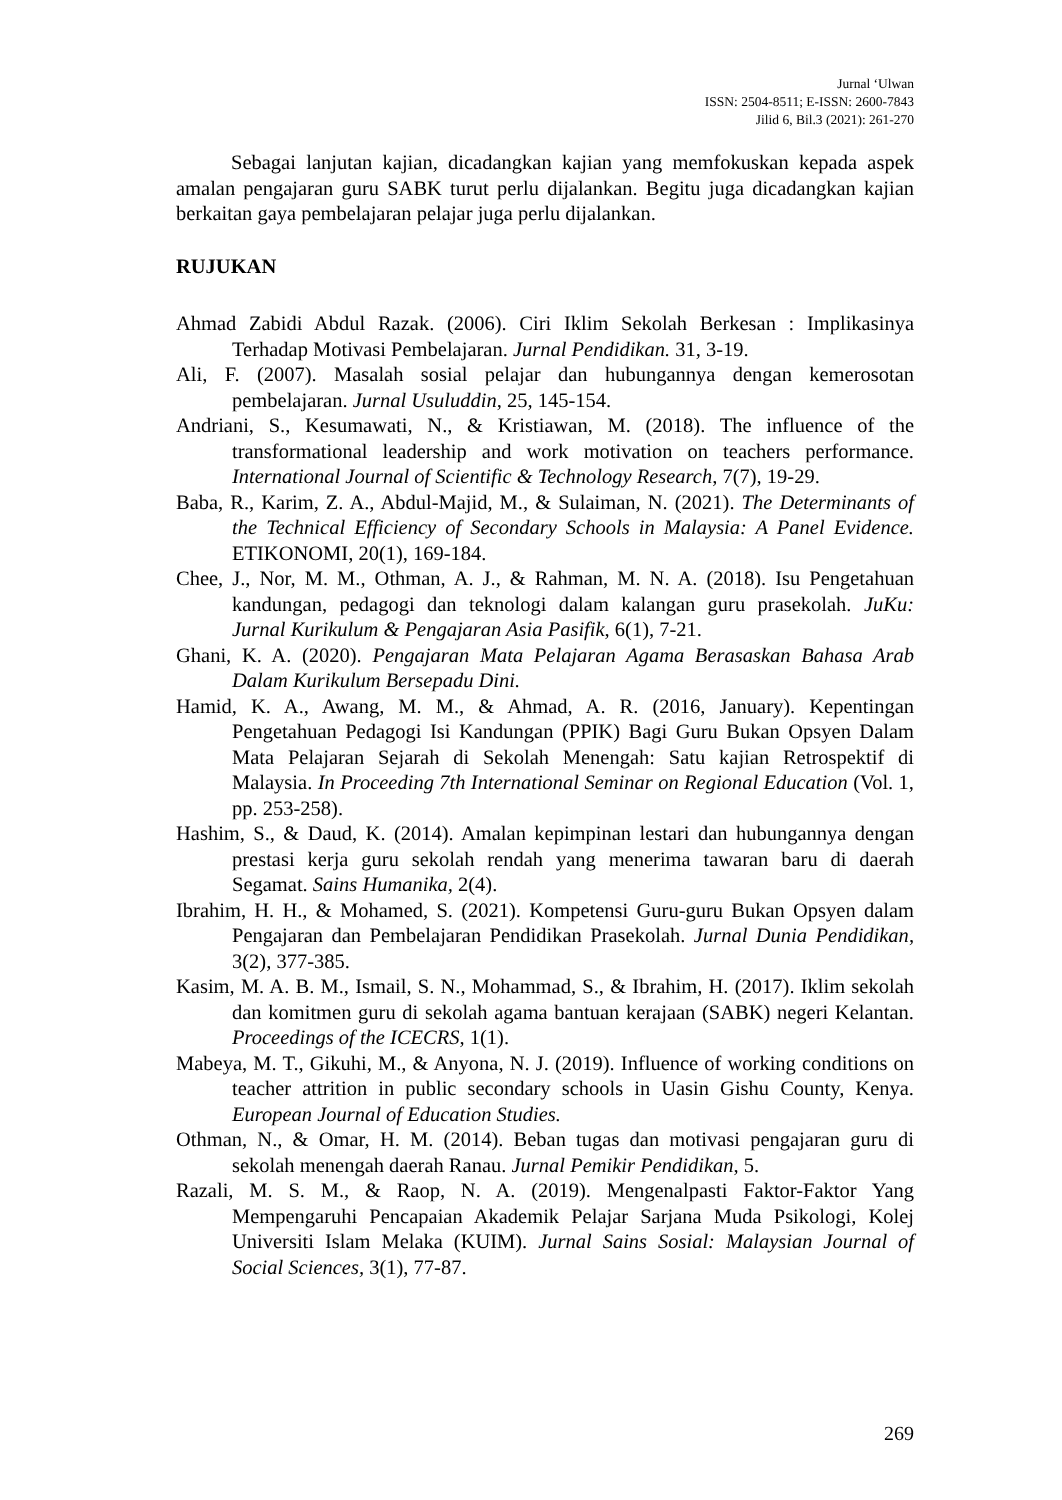Jurnal ‘Ulwan
ISSN: 2504-8511; E-ISSN: 2600-7843
Jilid 6, Bil.3 (2021): 261-270
Sebagai lanjutan kajian, dicadangkan kajian yang memfokuskan kepada aspek amalan pengajaran guru SABK turut perlu dijalankan. Begitu juga dicadangkan kajian berkaitan gaya pembelajaran pelajar juga perlu dijalankan.
RUJUKAN
Ahmad Zabidi Abdul Razak. (2006). Ciri Iklim Sekolah Berkesan : Implikasinya Terhadap Motivasi Pembelajaran. Jurnal Pendidikan. 31, 3-19.
Ali, F. (2007). Masalah sosial pelajar dan hubungannya dengan kemerosotan pembelajaran. Jurnal Usuluddin, 25, 145-154.
Andriani, S., Kesumawati, N., & Kristiawan, M. (2018). The influence of the transformational leadership and work motivation on teachers performance. International Journal of Scientific & Technology Research, 7(7), 19-29.
Baba, R., Karim, Z. A., Abdul-Majid, M., & Sulaiman, N. (2021). The Determinants of the Technical Efficiency of Secondary Schools in Malaysia: A Panel Evidence. ETIKONOMI, 20(1), 169-184.
Chee, J., Nor, M. M., Othman, A. J., & Rahman, M. N. A. (2018). Isu Pengetahuan kandungan, pedagogi dan teknologi dalam kalangan guru prasekolah. JuKu: Jurnal Kurikulum & Pengajaran Asia Pasifik, 6(1), 7-21.
Ghani, K. A. (2020). Pengajaran Mata Pelajaran Agama Berasaskan Bahasa Arab Dalam Kurikulum Bersepadu Dini.
Hamid, K. A., Awang, M. M., & Ahmad, A. R. (2016, January). Kepentingan Pengetahuan Pedagogi Isi Kandungan (PPIK) Bagi Guru Bukan Opsyen Dalam Mata Pelajaran Sejarah di Sekolah Menengah: Satu kajian Retrospektif di Malaysia. In Proceeding 7th International Seminar on Regional Education (Vol. 1, pp. 253-258).
Hashim, S., & Daud, K. (2014). Amalan kepimpinan lestari dan hubungannya dengan prestasi kerja guru sekolah rendah yang menerima tawaran baru di daerah Segamat. Sains Humanika, 2(4).
Ibrahim, H. H., & Mohamed, S. (2021). Kompetensi Guru-guru Bukan Opsyen dalam Pengajaran dan Pembelajaran Pendidikan Prasekolah. Jurnal Dunia Pendidikan, 3(2), 377-385.
Kasim, M. A. B. M., Ismail, S. N., Mohammad, S., & Ibrahim, H. (2017). Iklim sekolah dan komitmen guru di sekolah agama bantuan kerajaan (SABK) negeri Kelantan. Proceedings of the ICECRS, 1(1).
Mabeya, M. T., Gikuhi, M., & Anyona, N. J. (2019). Influence of working conditions on teacher attrition in public secondary schools in Uasin Gishu County, Kenya. European Journal of Education Studies.
Othman, N., & Omar, H. M. (2014). Beban tugas dan motivasi pengajaran guru di sekolah menengah daerah Ranau. Jurnal Pemikir Pendidikan, 5.
Razali, M. S. M., & Raop, N. A. (2019). Mengenalpasti Faktor-Faktor Yang Mempengaruhi Pencapaian Akademik Pelajar Sarjana Muda Psikologi, Kolej Universiti Islam Melaka (KUIM). Jurnal Sains Sosial: Malaysian Journal of Social Sciences, 3(1), 77-87.
269